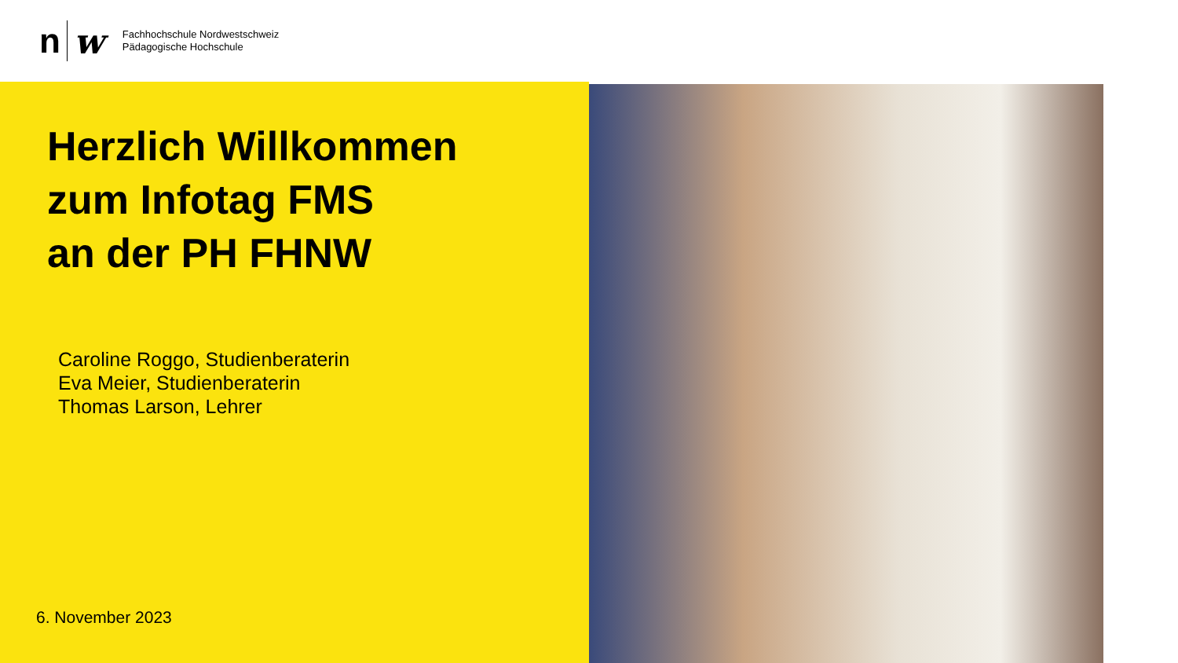n w
Fachhochschule Nordwestschweiz
Pädagogische Hochschule
Herzlich Willkommen
zum Infotag FMS
an der PH FHNW
Caroline Roggo, Studienberaterin
Eva Meier, Studienberaterin
Thomas Larson, Lehrer
6. November 2023